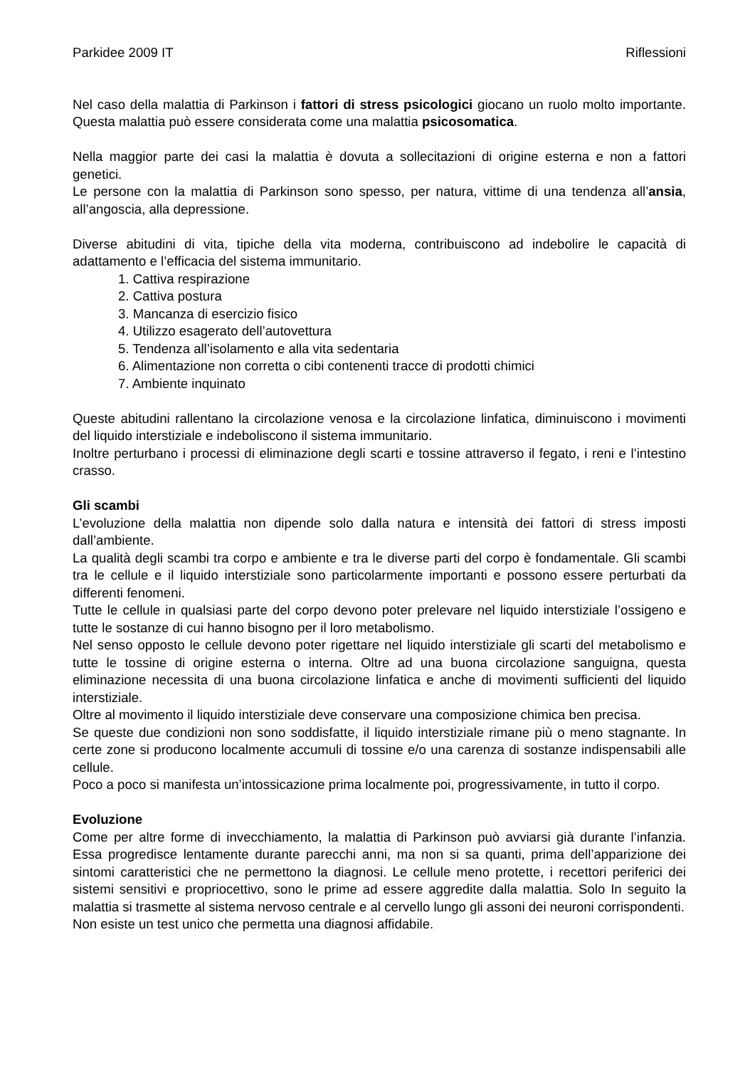Parkidee 2009 IT Riflessioni
Nel caso della malattia di Parkinson i fattori di stress psicologici giocano un ruolo molto importante. Questa malattia può essere considerata come una malattia psicosomatica.
Nella maggior parte dei casi la malattia è dovuta a sollecitazioni di origine esterna e non a fattori genetici.
Le persone con la malattia di Parkinson sono spesso, per natura, vittime di una tendenza all’ansia, all’angoscia, alla depressione.
Diverse abitudini di vita, tipiche della vita moderna, contribuiscono ad indebolire le capacità di adattamento e l’efficacia del sistema immunitario.
1. Cattiva respirazione
2. Cattiva postura
3. Mancanza di esercizio fisico
4. Utilizzo esagerato dell’autovettura
5. Tendenza all’isolamento e alla vita sedentaria
6. Alimentazione non corretta o cibi contenenti tracce di prodotti chimici
7. Ambiente inquinato
Queste abitudini rallentano la circolazione venosa e la circolazione linfatica, diminuiscono i movimenti del liquido interstiziale e indeboliscono il sistema immunitario.
Inoltre perturbano i processi di eliminazione degli scarti e tossine attraverso il fegato, i reni e l’intestino crasso.
Gli scambi
L’evoluzione della malattia non dipende solo dalla natura e intensità dei fattori di stress imposti dall’ambiente.
La qualità degli scambi tra corpo e ambiente e tra le diverse parti del corpo è fondamentale. Gli scambi tra le cellule e il liquido interstiziale sono particolarmente importanti e possono essere perturbati da differenti fenomeni.
Tutte le cellule in qualsiasi parte del corpo devono poter prelevare nel liquido interstiziale l’ossigeno e tutte le sostanze di cui hanno bisogno per il loro metabolismo.
Nel senso opposto le cellule devono poter rigettare nel liquido interstiziale gli scarti del metabolismo e tutte le tossine di origine esterna o interna. Oltre ad una buona circolazione sanguigna, questa eliminazione necessita di una buona circolazione linfatica e anche di movimenti sufficienti del liquido interstiziale.
Oltre al movimento il liquido interstiziale deve conservare una composizione chimica ben precisa.
Se queste due condizioni non sono soddisfatte, il liquido interstiziale rimane più o meno stagnante. In certe zone si producono localmente accumuli di tossine e/o una carenza di sostanze indispensabili alle cellule.
Poco a poco si manifesta un’intossicazione prima localmente poi, progressivamente, in tutto il corpo.
Evoluzione
Come per altre forme di invecchiamento, la malattia di Parkinson può avviarsi già durante l’infanzia. Essa progredisce lentamente durante parecchi anni, ma non si sa quanti, prima dell’apparizione dei sintomi caratteristici che ne permettono la diagnosi. Le cellule meno protette, i recettori periferici dei sistemi sensitivi e propriocettivo, sono le prime ad essere aggredite dalla malattia. Solo In seguito la malattia si trasmette al sistema nervoso centrale e al cervello lungo gli assoni dei neuroni corrispondenti.
Non esiste un test unico che permetta una diagnosi affidabile.